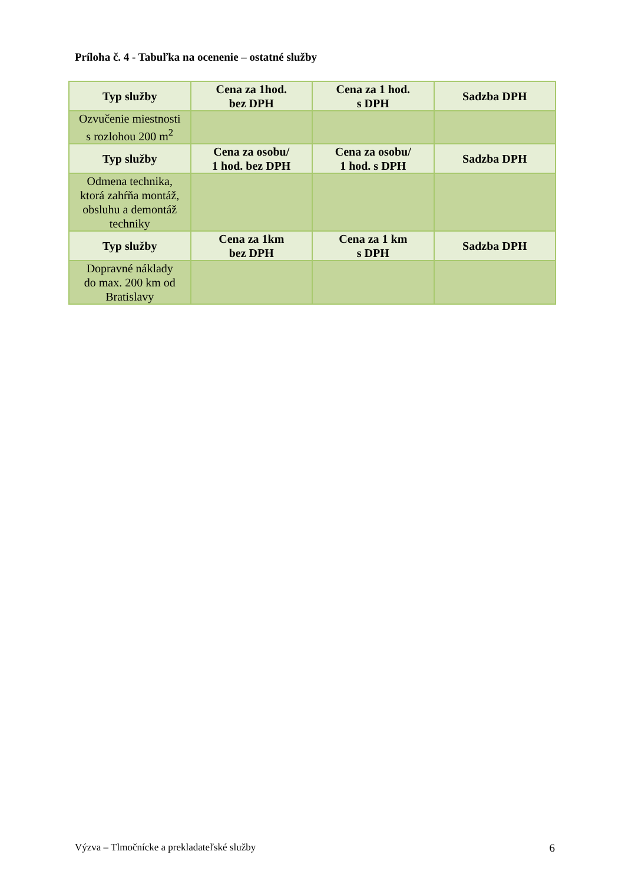Príloha č. 4 - Tabuľka na ocenenie – ostatné služby
| Typ služby | Cena za 1hod. bez DPH | Cena za 1 hod. s DPH | Sadzba DPH |
| --- | --- | --- | --- |
| Ozvučenie miestnosti s rozlohou 200 m<sup>2</sup> | | | |
| Typ služby | Cena za osobu/ 1 hod. bez DPH | Cena za osobu/ 1 hod. s DPH | Sadzba DPH |
| Odmena technika, ktorá zahŕňa montáž, obsluhu a demontáž techniky | | | |
| Typ služby | Cena za 1km bez DPH | Cena za 1 km s DPH | Sadzba DPH |
| Dopravné náklady do max. 200 km od Bratislavy | | | |
Výzva – Tlmočnícke a prekladateľské služby 6